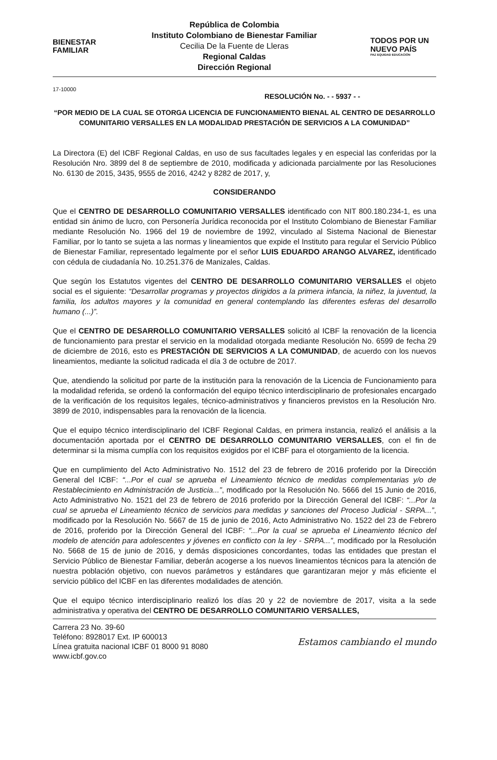BIENESTAR
FAMILIAR
República de Colombia
Instituto Colombiano de Bienestar Familiar
Cecilia De la Fuente de Lleras
Regional Caldas
Dirección Regional
TODOS POR UN
NUEVO PAÍS
PAZ EQUIDAD EDUCACIÓN
17-10000
RESOLUCIÓN No. - - 5937 - -
“POR MEDIO DE LA CUAL SE OTORGA LICENCIA DE FUNCIONAMIENTO BIENAL AL CENTRO DE DESARROLLO COMUNITARIO VERSALLES EN LA MODALIDAD PRESTACIÓN DE SERVICIOS A LA COMUNIDAD”
La Directora (E) del ICBF Regional Caldas, en uso de sus facultades legales y en especial las conferidas por la Resolución Nro. 3899 del 8 de septiembre de 2010, modificada y adicionada parcialmente por las Resoluciones No. 6130 de 2015, 3435, 9555 de 2016, 4242 y 8282 de 2017, y,
CONSIDERANDO
Que el CENTRO DE DESARROLLO COMUNITARIO VERSALLES identificado con NIT 800.180.234-1, es una entidad sin ánimo de lucro, con Personería Jurídica reconocida por el Instituto Colombiano de Bienestar Familiar mediante Resolución No. 1966 del 19 de noviembre de 1992, vinculado al Sistema Nacional de Bienestar Familiar, por lo tanto se sujeta a las normas y lineamientos que expide el Instituto para regular el Servicio Público de Bienestar Familiar, representado legalmente por el señor LUIS EDUARDO ARANGO ALVAREZ, identificado con cédula de ciudadanía No. 10.251.376 de Manizales, Caldas.
Que según los Estatutos vigentes del CENTRO DE DESARROLLO COMUNITARIO VERSALLES el objeto social es el siguiente: “Desarrollar programas y proyectos dirigidos a la primera infancia, la niñez, la juventud, la familia, los adultos mayores y la comunidad en general contemplando las diferentes esferas del desarrollo humano (...)”.
Que el CENTRO DE DESARROLLO COMUNITARIO VERSALLES solicitó al ICBF la renovación de la licencia de funcionamiento para prestar el servicio en la modalidad otorgada mediante Resolución No. 6599 de fecha 29 de diciembre de 2016, esto es PRESTACIÓN DE SERVICIOS A LA COMUNIDAD, de acuerdo con los nuevos lineamientos, mediante la solicitud radicada el día 3 de octubre de 2017.
Que, atendiendo la solicitud por parte de la institución para la renovación de la Licencia de Funcionamiento para la modalidad referida, se ordenó la conformación del equipo técnico interdisciplinario de profesionales encargado de la verificación de los requisitos legales, técnico-administrativos y financieros previstos en la Resolución Nro. 3899 de 2010, indispensables para la renovación de la licencia.
Que el equipo técnico interdisciplinario del ICBF Regional Caldas, en primera instancia, realizó el análisis a la documentación aportada por el CENTRO DE DESARROLLO COMUNITARIO VERSALLES, con el fin de determinar si la misma cumplía con los requisitos exigidos por el ICBF para el otorgamiento de la licencia.
Que en cumplimiento del Acto Administrativo No. 1512 del 23 de febrero de 2016 proferido por la Dirección General del ICBF: “...Por el cual se aprueba el Lineamiento técnico de medidas complementarias y/o de Restablecimiento en Administración de Justicia...”, modificado por la Resolución No. 5666 del 15 Junio de 2016, Acto Administrativo No. 1521 del 23 de febrero de 2016 proferido por la Dirección General del ICBF: “...Por la cual se aprueba el Lineamiento técnico de servicios para medidas y sanciones del Proceso Judicial - SRPA...”, modificado por la Resolución No. 5667 de 15 de junio de 2016, Acto Administrativo No. 1522 del 23 de Febrero de 2016, proferido por la Dirección General del ICBF: “...Por la cual se aprueba el Lineamiento técnico del modelo de atención para adolescentes y jóvenes en conflicto con la ley - SRPA...”, modificado por la Resolución No. 5668 de 15 de junio de 2016, y demás disposiciones concordantes, todas las entidades que prestan el Servicio Público de Bienestar Familiar, deberán acogerse a los nuevos lineamientos técnicos para la atención de nuestra población objetivo, con nuevos parámetros y estándares que garantizaran mejor y más eficiente el servicio público del ICBF en las diferentes modalidades de atención.
Que el equipo técnico interdisciplinario realizó los días 20 y 22 de noviembre de 2017, visita a la sede administrativa y operativa del CENTRO DE DESARROLLO COMUNITARIO VERSALLES,
Carrera 23 No. 39-60
Teléfono: 8928017 Ext. IP 600013
Línea gratuita nacional ICBF 01 8000 91 8080
www.icbf.gov.co
Estamos cambiando el mundo